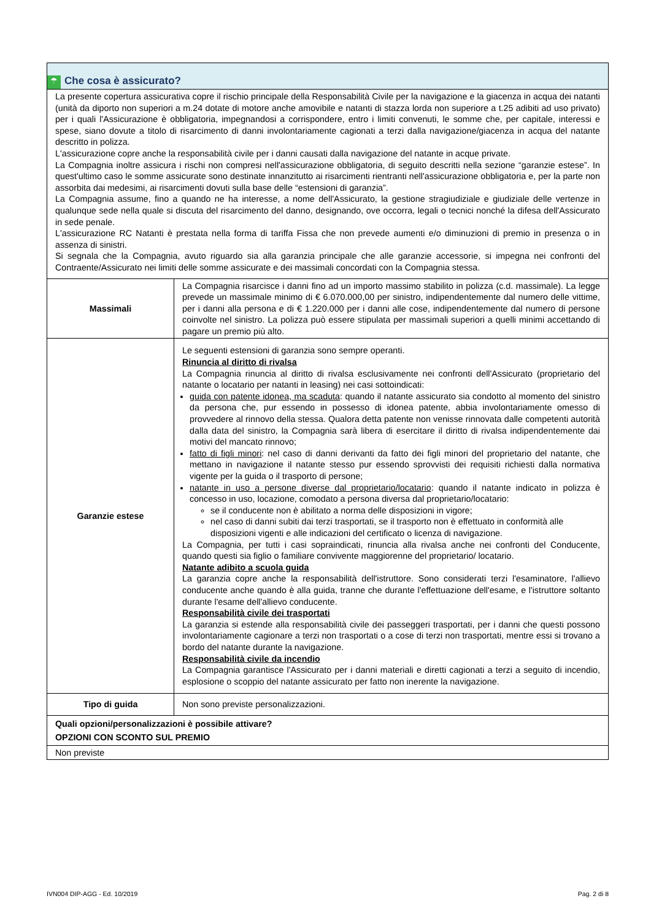| ☂ Che cosa è assicurato? | |
| La presente copertura assicurativa copre il rischio principale della Responsabilità Civile per la navigazione e la giacenza in acqua dei natanti (unità da diporto non superiori a m.24 dotate di motore anche amovibile e natanti di stazza lorda non superiore a t.25 adibiti ad uso privato) per i quali l'Assicurazione è obbligatoria, impegnandosi a corrispondere, entro i limiti convenuti, le somme che, per capitale, interessi e spese, siano dovute a titolo di risarcimento di danni involontariamente cagionati a terzi dalla navigazione/giacenza in acqua del natante descritto in polizza. L'assicurazione copre anche la responsabilità civile per i danni causati dalla navigazione del natante in acque private. La Compagnia inoltre assicura i rischi non compresi nell'assicurazione obbligatoria, di seguito descritti nella sezione “garanzie estese”. In quest'ultimo caso le somme assicurate sono destinate innanzitutto ai risarcimenti rientranti nell'assicurazione obbligatoria e, per la parte non assorbita dai medesimi, ai risarcimenti dovuti sulla base delle “estensioni di garanzia”. La Compagnia assume, fino a quando ne ha interesse, a nome dell'Assicurato, la gestione stragiudiziale e giudiziale delle vertenze in qualunque sede nella quale si discuta del risarcimento del danno, designando, ove occorra, legali o tecnici nonché la difesa dell'Assicurato in sede penale. L'assicurazione RC Natanti è prestata nella forma di tariffa Fissa che non prevede aumenti e/o diminuzioni di premio in presenza o in assenza di sinistri. Si segnala che la Compagnia, avuto riguardo sia alla garanzia principale che alle garanzie accessorie, si impegna nei confronti del Contraente/Assicurato nei limiti delle somme assicurate e dei massimali concordati con la Compagnia stessa. | |
| Massimali | La Compagnia risarcisce i danni fino ad un importo massimo stabilito in polizza (c.d. massimale). La legge prevede un massimale minimo di € 6.070.000,00 per sinistro, indipendentemente dal numero delle vittime, per i danni alla persona e di € 1.220.000 per i danni alle cose, indipendentemente dal numero di persone coinvolte nel sinistro. La polizza può essere stipulata per massimali superiori a quelli minimi accettando di pagare un premio più alto. |
| Garanzie estese | Le seguenti estensioni di garanzia sono sempre operanti. Rinuncia al diritto di rivalsa La Compagnia rinuncia al diritto di rivalsa esclusivamente nei confronti dell'Assicurato (proprietario del natante o locatario per natanti in leasing) nei casi sottoindicati: guida con patente idonea, ma scaduta : quando il natante assicurato sia condotto al momento del sinistro da persona che, pur essendo in possesso di idonea patente, abbia involontariamente omesso di provvedere al rinnovo della stessa. Qualora detta patente non venisse rinnovata dalle competenti autorità dalla data del sinistro, la Compagnia sarà libera di esercitare il diritto di rivalsa indipendentemente dai motivi del mancato rinnovo; fatto di figli minori : nel caso di danni derivanti da fatto dei figli minori del proprietario del natante, che mettano in navigazione il natante stesso pur essendo sprovvisti dei requisiti richiesti dalla normativa vigente per la guida o il trasporto di persone; natante in uso a persone diverse dal proprietario/locatario : quando il natante indicato in polizza è concesso in uso, locazione, comodato a persona diversa dal proprietario/locatario: se il conducente non è abilitato a norma delle disposizioni in vigore; nel caso di danni subiti dai terzi trasportati, se il trasporto non è effettuato in conformità alle disposizioni vigenti e alle indicazioni del certificato o licenza di navigazione. La Compagnia, per tutti i casi sopraindicati, rinuncia alla rivalsa anche nei confronti del Conducente, quando questi sia figlio o familiare convivente maggiorenne del proprietario/ locatario. Natante adibito a scuola guida La garanzia copre anche la responsabilità dell'istruttore. Sono considerati terzi l'esaminatore, l'allievo conducente anche quando è alla guida, tranne che durante l'effettuazione dell'esame, e l'istruttore soltanto durante l'esame dell'allievo conducente. Responsabilità civile dei trasportati La garanzia si estende alla responsabilità civile dei passeggeri trasportati, per i danni che questi possono involontariamente cagionare a terzi non trasportati o a cose di terzi non trasportati, mentre essi si trovano a bordo del natante durante la navigazione. Responsabilità civile da incendio La Compagnia garantisce l'Assicurato per i danni materiali e diretti cagionati a terzi a seguito di incendio, esplosione o scoppio del natante assicurato per fatto non inerente la navigazione. |
| Tipo di guida | Non sono previste personalizzazioni. |
| Quali opzioni/personalizzazioni è possibile attivare? OPZIONI CON SCONTO SUL PREMIO | |
| Non previste | |
IVN004 DIP-AGG - Ed. 10/2019 Pag. 2 di 8